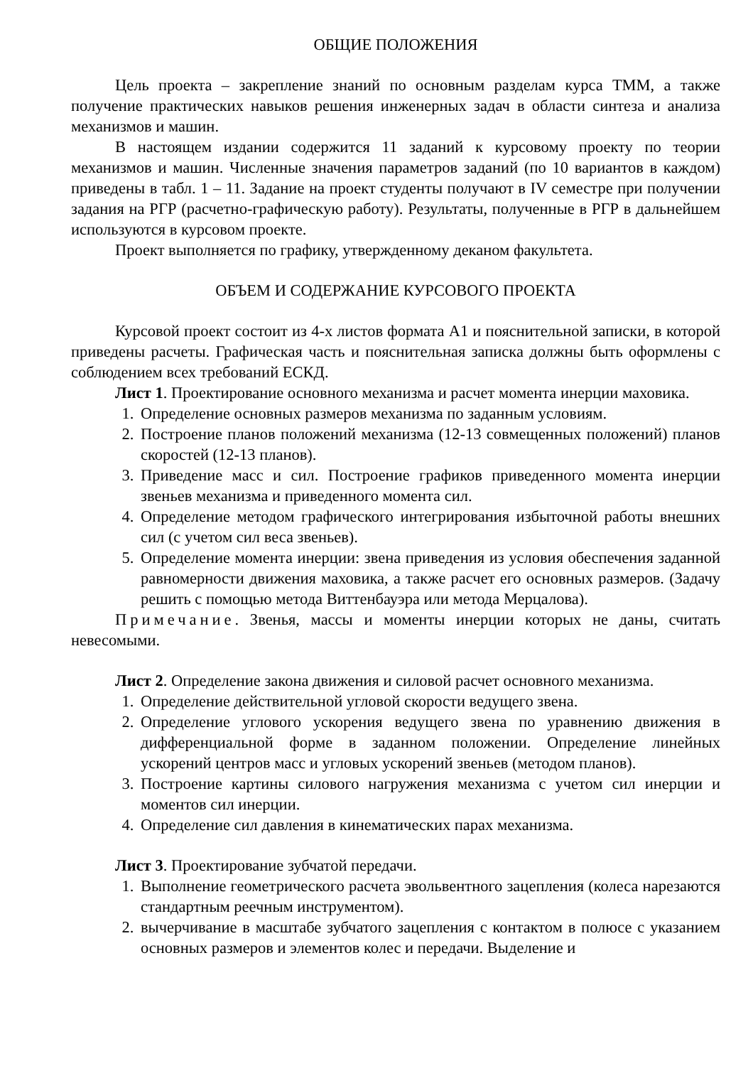ОБЩИЕ ПОЛОЖЕНИЯ
Цель проекта – закрепление знаний по основным разделам курса ТММ, а также получение практических навыков решения инженерных задач в области синтеза и анализа механизмов и машин.
В настоящем издании содержится 11 заданий к курсовому проекту по теории механизмов и машин. Численные значения параметров заданий (по 10 вариантов в каждом) приведены в табл. 1 – 11. Задание на проект студенты получают в IV семестре при получении задания на РГР (расчетно-графическую работу). Результаты, полученные в РГР в дальнейшем используются в курсовом проекте.
Проект выполняется по графику, утвержденному деканом факультета.
ОБЪЕМ И СОДЕРЖАНИЕ КУРСОВОГО ПРОЕКТА
Курсовой проект состоит из 4-х листов формата А1 и пояснительной записки, в которой приведены расчеты. Графическая часть и пояснительная записка должны быть оформлены с соблюдением всех требований ЕСКД.
Лист 1. Проектирование основного механизма и расчет момента инерции маховика.
1. Определение основных размеров механизма по заданным условиям.
2. Построение планов положений механизма (12-13 совмещенных положений) планов скоростей (12-13 планов).
3. Приведение масс и сил. Построение графиков приведенного момента инерции звеньев механизма и приведенного момента сил.
4. Определение методом графического интегрирования избыточной работы внешних сил (с учетом сил веса звеньев).
5. Определение момента инерции: звена приведения из условия обеспечения заданной равномерности движения маховика, а также расчет его основных размеров. (Задачу решить с помощью метода Виттенбауэра или метода Мерцалова).
Примечание. Звенья, массы и моменты инерции которых не даны, считать невесомыми.
Лист 2. Определение закона движения и силовой расчет основного механизма.
1. Определение действительной угловой скорости ведущего звена.
2. Определение углового ускорения ведущего звена по уравнению движения в дифференциальной форме в заданном положении. Определение линейных ускорений центров масс и угловых ускорений звеньев (методом планов).
3. Построение картины силового нагружения механизма с учетом сил инерции и моментов сил инерции.
4. Определение сил давления в кинематических парах механизма.
Лист 3. Проектирование зубчатой передачи.
1. Выполнение геометрического расчета эвольвентного зацепления (колеса нарезаются стандартным реечным инструментом).
2. вычерчивание в масштабе зубчатого зацепления с контактом в полюсе с указанием основных размеров и элементов колес и передачи. Выделение и